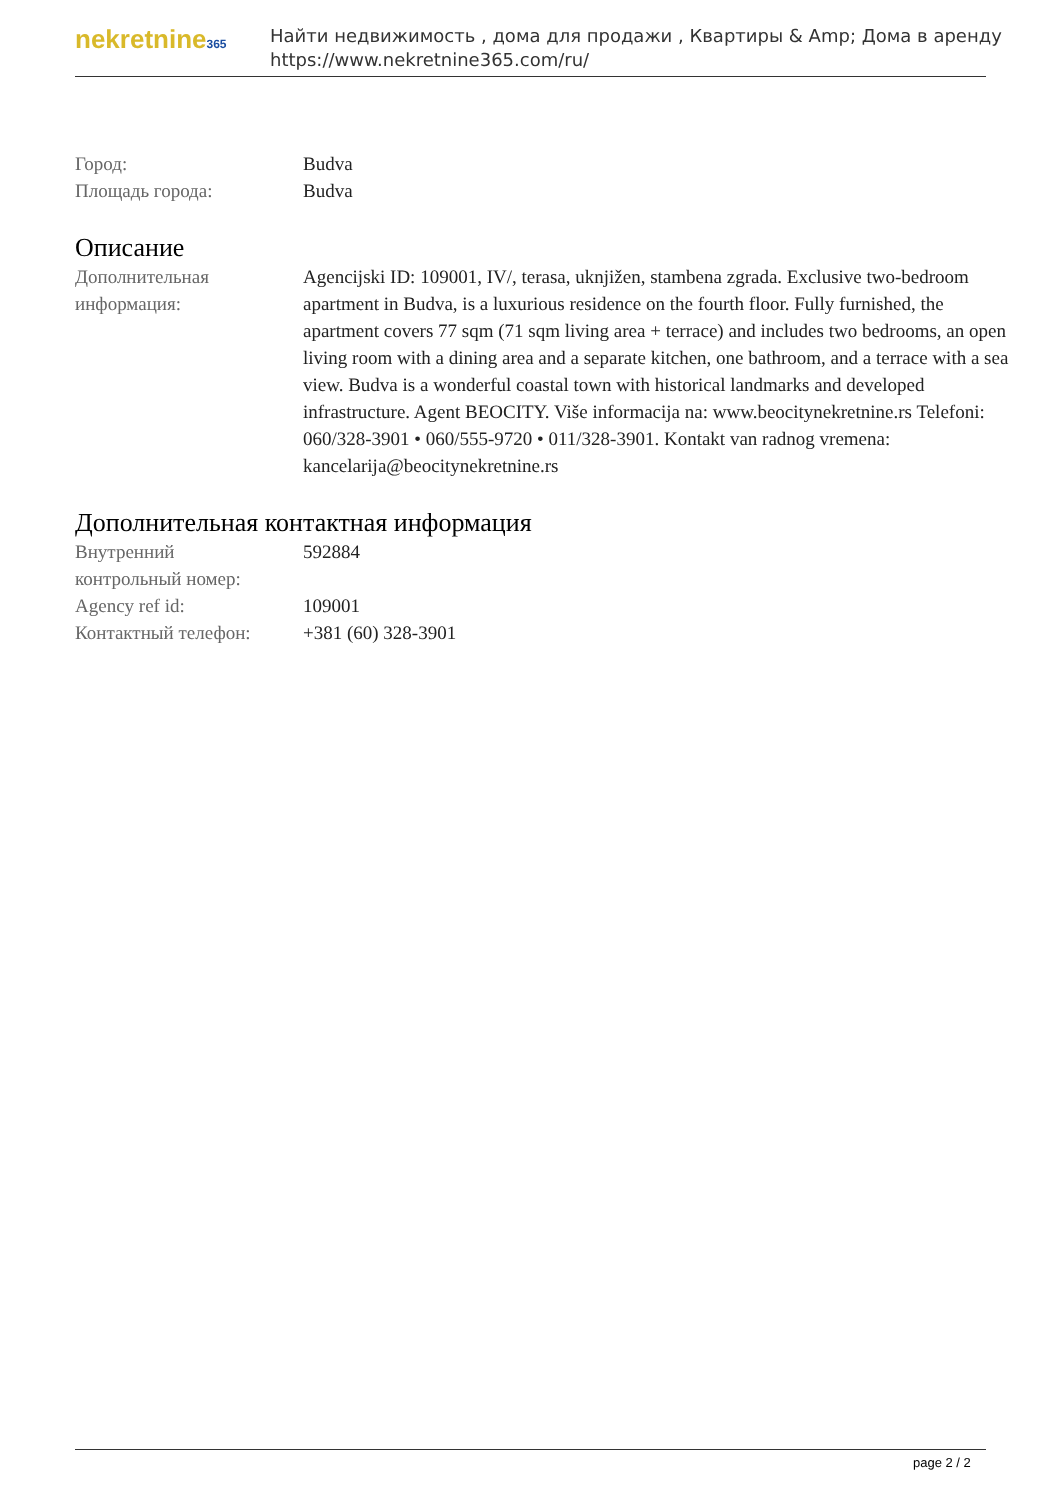nekretnine365
Найти недвижимость , дома для продажи , Квартиры & Amp; Дома в аренду
https://www.nekretnine365.com/ru/
Город: Budva
Площадь города: Budva
Описание
Дополнительная
информация:
Agencijski ID: 109001, IV/, terasa, uknjižen, stambena zgrada. Exclusive two-bedroom apartment in Budva, is a luxurious residence on the fourth floor. Fully furnished, the apartment covers 77 sqm (71 sqm living area + terrace) and includes two bedrooms, an open living room with a dining area and a separate kitchen, one bathroom, and a terrace with a sea view. Budva is a wonderful coastal town with historical landmarks and developed infrastructure. Agent BEOCITY. Više informacija na: www.beocitynekretnine.rs Telefoni: 060/328-3901 • 060/555-9720 • 011/328-3901. Kontakt van radnog vremena: kancelarija@beocitynekretnine.rs
Дополнительная контактная информация
Внутренний
контрольный номер:
592884
Agency ref id: 109001
Контактный телефон: +381 (60) 328-3901
page 2 / 2